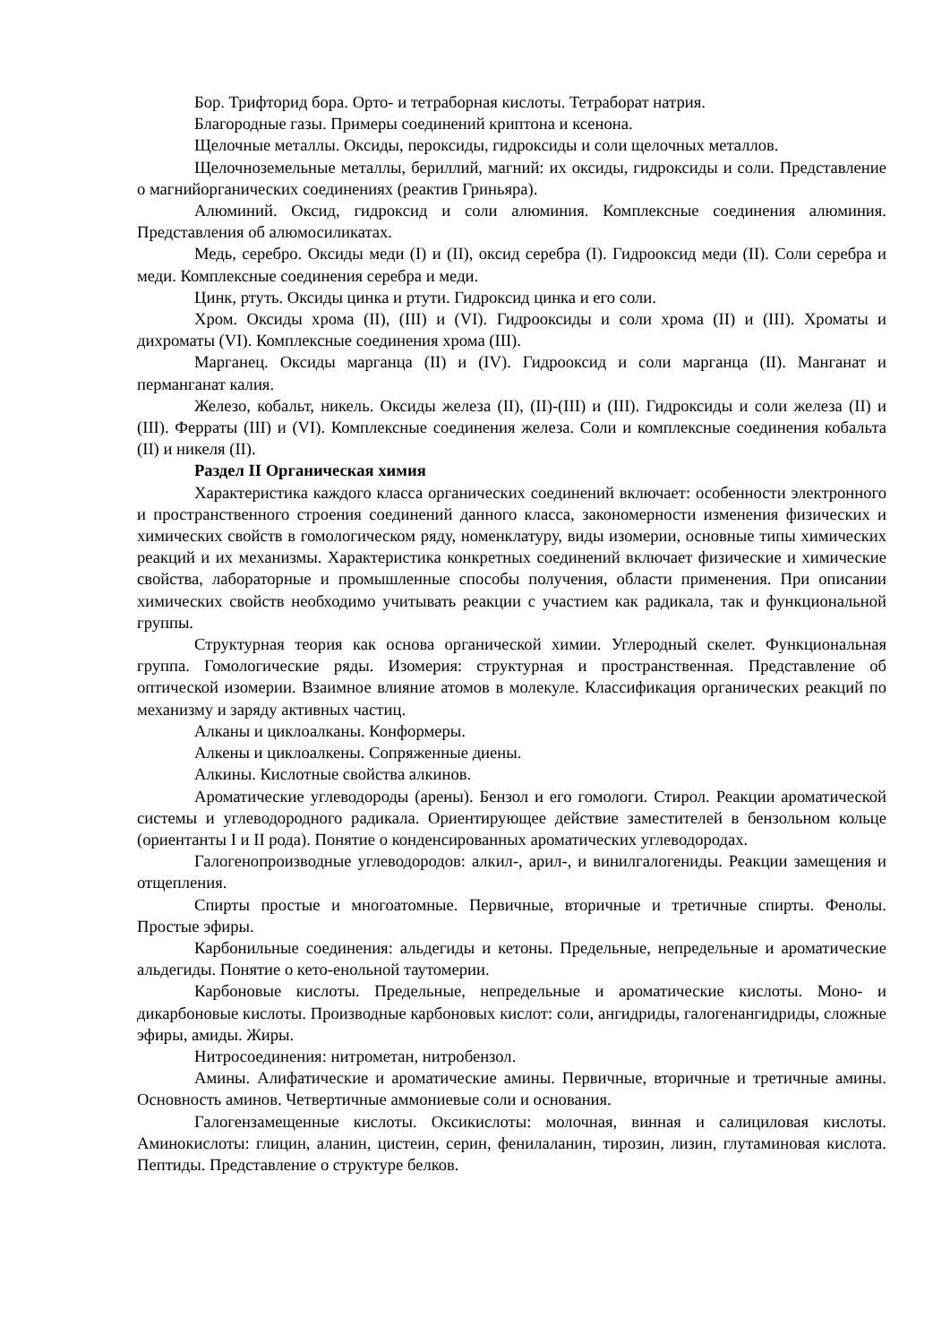Бор. Трифторид бора. Орто- и тетраборная кислоты. Тетраборат натрия.
Благородные газы. Примеры соединений криптона и ксенона.
Щелочные металлы. Оксиды, пероксиды, гидроксиды и соли щелочных металлов.
Щелочноземельные металлы, бериллий, магний: их оксиды, гидроксиды и соли. Представление о магнийорганических соединениях (реактив Гриньяра).
Алюминий. Оксид, гидроксид и соли алюминия. Комплексные соединения алюминия. Представления об алюмосиликатах.
Медь, серебро. Оксиды меди (I) и (II), оксид серебра (I). Гидрооксид меди (II). Соли серебра и меди. Комплексные соединения серебра и меди.
Цинк, ртуть. Оксиды цинка и ртути. Гидроксид цинка и его соли.
Хром. Оксиды хрома (II), (III) и (VI). Гидрооксиды и соли хрома (II) и (III). Хроматы и дихроматы (VI). Комплексные соединения хрома (III).
Марганец. Оксиды марганца (II) и (IV). Гидрооксид и соли марганца (II). Манганат и перманганат калия.
Железо, кобальт, никель. Оксиды железа (II), (II)-(III) и (III). Гидроксиды и соли железа (II) и (III). Ферраты (III) и (VI). Комплексные соединения железа. Соли и комплексные соединения кобальта (II) и никеля (II).
Раздел II Органическая химия
Характеристика каждого класса органических соединений включает: особенности электронного и пространственного строения соединений данного класса, закономерности изменения физических и химических свойств в гомологическом ряду, номенклатуру, виды изомерии, основные типы химических реакций и их механизмы. Характеристика конкретных соединений включает физические и химические свойства, лабораторные и промышленные способы получения, области применения. При описании химических свойств необходимо учитывать реакции с участием как радикала, так и функциональной группы.
Структурная теория как основа органической химии. Углеродный скелет. Функциональная группа. Гомологические ряды. Изомерия: структурная и пространственная. Представление об оптической изомерии. Взаимное влияние атомов в молекуле. Классификация органических реакций по механизму и заряду активных частиц.
Алканы и циклоалканы. Конформеры.
Алкены и циклоалкены. Сопряженные диены.
Алкины. Кислотные свойства алкинов.
Ароматические углеводороды (арены). Бензол и его гомологи. Стирол. Реакции ароматической системы и углеводородного радикала. Ориентирующее действие заместителей в бензольном кольце (ориентанты I и II рода). Понятие о конденсированных ароматических углеводородах.
Галогенопроизводные углеводородов: алкил-, арил-, и винилгалогениды. Реакции замещения и отщепления.
Спирты простые и многоатомные. Первичные, вторичные и третичные спирты. Фенолы. Простые эфиры.
Карбонильные соединения: альдегиды и кетоны. Предельные, непредельные и ароматические альдегиды. Понятие о кето-енольной таутомерии.
Карбоновые кислоты. Предельные, непредельные и ароматические кислоты. Моно- и дикарбоновые кислоты. Производные карбоновых кислот: соли, ангидриды, галогенангидриды, сложные эфиры, амиды. Жиры.
Нитросоединения: нитрометан, нитробензол.
Амины. Алифатические и ароматические амины. Первичные, вторичные и третичные амины. Основность аминов. Четвертичные аммониевые соли и основания.
Галогензамещенные кислоты. Оксикислоты: молочная, винная и салициловая кислоты. Аминокислоты: глицин, аланин, цистеин, серин, фенилаланин, тирозин, лизин, глутаминовая кислота. Пептиды. Представление о структуре белков.